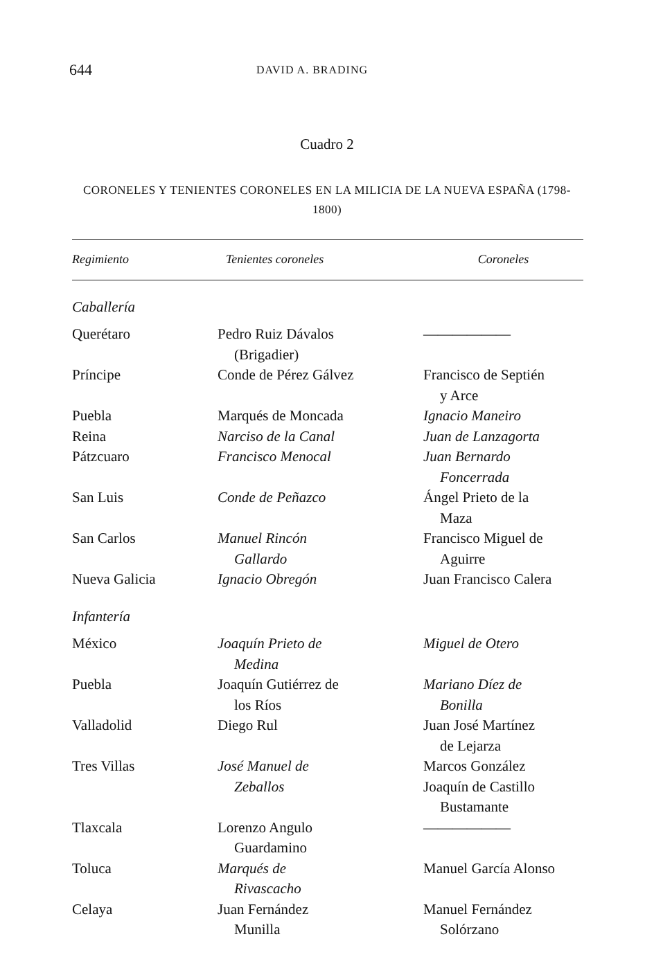644 DAVID A. BRADING
Cuadro 2
CORONELES Y TENIENTES CORONELES EN LA MILICIA DE LA NUEVA ESPAÑA (1798-1800)
| Regimiento | Tenientes coroneles | Coroneles |
| --- | --- | --- |
| Caballería | | |
| Querétaro | Pedro Ruiz Dávalos (Brigadier) | —————— |
| Príncipe | Conde de Pérez Gálvez | Francisco de Septién y Arce |
| Puebla | Marqués de Moncada | Ignacio Maneiro |
| Reina | Narciso de la Canal | Juan de Lanzagorta |
| Pátzcuaro | Francisco Menocal | Juan Bernardo Foncerrada |
| San Luis | Conde de Peñazco | Ángel Prieto de la Maza |
| San Carlos | Manuel Rincón Gallardo | Francisco Miguel de Aguirre |
| Nueva Galicia | Ignacio Obregón | Juan Francisco Calera |
| Infantería | | |
| México | Joaquín Prieto de Medina | Miguel de Otero |
| Puebla | Joaquín Gutiérrez de los Ríos | Mariano Díez de Bonilla |
| Valladolid | Diego Rul | Juan José Martínez de Lejarza |
| Tres Villas | José Manuel de Zeballos | Marcos González Joaquín de Castillo Bustamante |
| Tlaxcala | Lorenzo Angulo Guardamino | —————— |
| Toluca | Marqués de Rivascacho | Manuel García Alonso |
| Celaya | Juan Fernández Munilla | Manuel Fernández Solórzano |